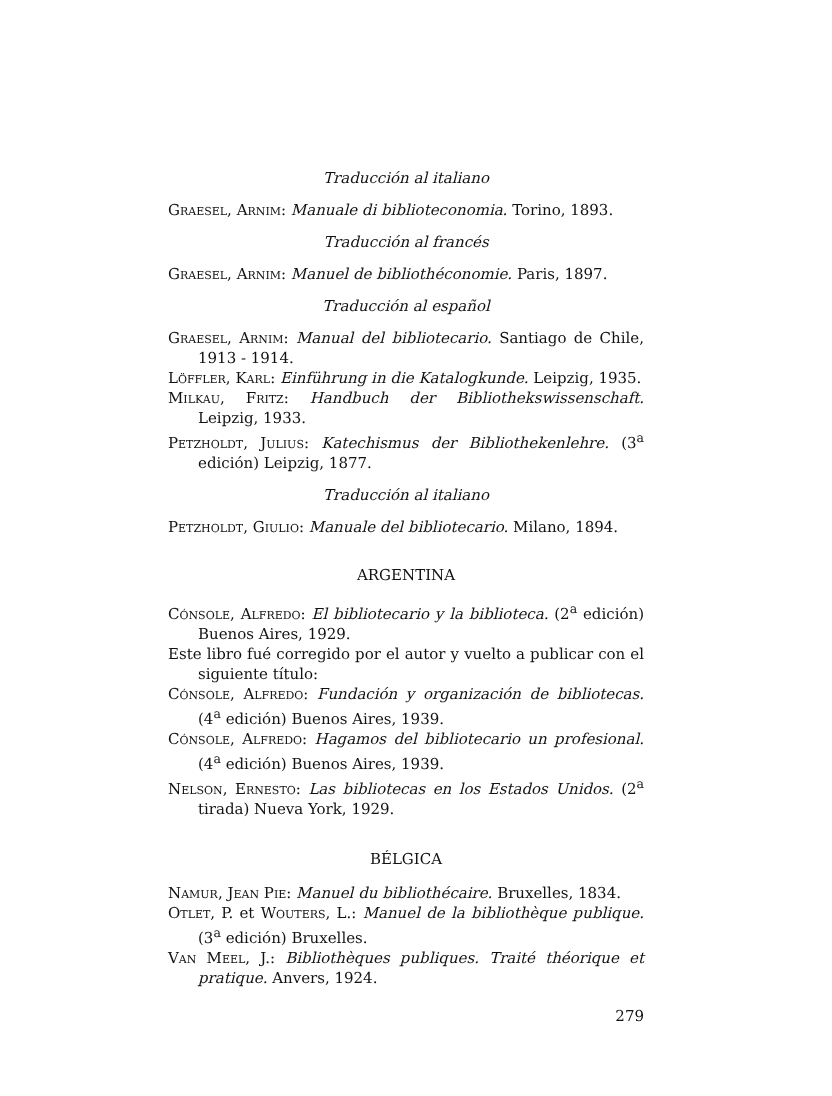Traducción al italiano
Graesel, Arnim: Manuale di biblioteconomia. Torino, 1893.
Traducción al francés
Graesel, Arnim: Manuel de bibliothéconomie. Paris, 1897.
Traducción al español
Graesel, Arnim: Manual del bibliotecario. Santiago de Chile, 1913 - 1914.
Löffler, Karl: Einführung in die Katalogkunde. Leipzig, 1935.
Milkau, Fritz: Handbuch der Bibliothekswissenschaft. Leipzig, 1933.
Petzholdt, Julius: Katechismus der Bibliothekenlehre. (3<sup>a</sup> edición) Leipzig, 1877.
Traducción al italiano
Petzholdt, Giulio: Manuale del bibliotecario. Milano, 1894.
ARGENTINA
Cónsole, Alfredo: El bibliotecario y la biblioteca. (2<sup>a</sup> edición) Buenos Aires, 1929.
Este libro fué corregido por el autor y vuelto a publicar con el siguiente título:
Cónsole, Alfredo: Fundación y organización de bibliotecas. (4<sup>a</sup> edición) Buenos Aires, 1939.
Cónsole, Alfredo: Hagamos del bibliotecario un profesional. (4<sup>a</sup> edición) Buenos Aires, 1939.
Nelson, Ernesto: Las bibliotecas en los Estados Unidos. (2<sup>a</sup> tirada) Nueva York, 1929.
BÉLGICA
Namur, Jean Pie: Manuel du bibliothécaire. Bruxelles, 1834.
Otlet, P. et Wouters, L.: Manuel de la bibliothèque publique. (3<sup>a</sup> edición) Bruxelles.
Van Meel, J.: Bibliothèques publiques. Traité théorique et pratique. Anvers, 1924.
279